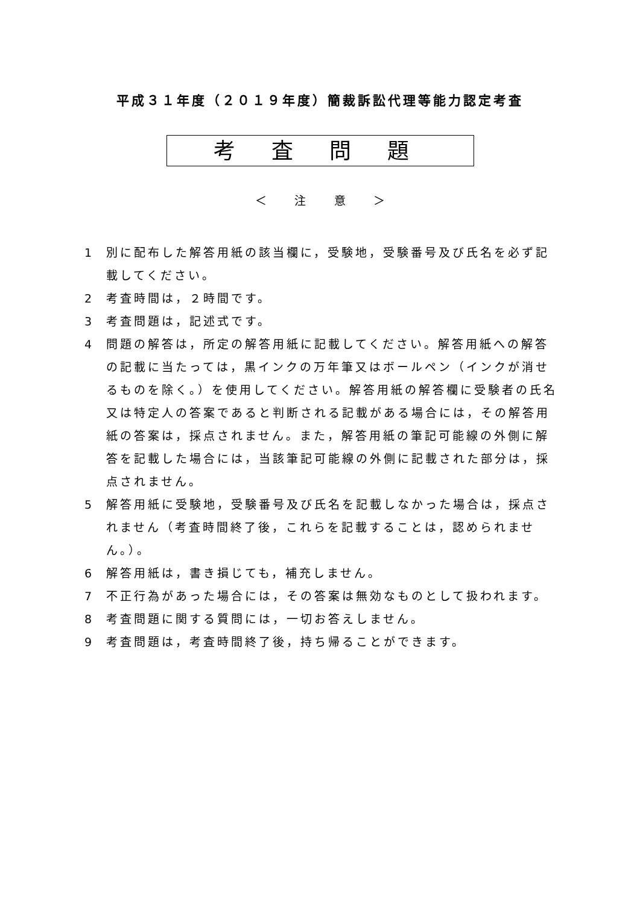平成３１年度（２０１９年度）簡裁訴訟代理等能力認定考査
考査問題
＜ 注 意 ＞
1 別に配布した解答用紙の該当欄に，受験地，受験番号及び氏名を必ず記載してください。
2 考査時間は，２時間です。
3 考査問題は，記述式です。
4 問題の解答は，所定の解答用紙に記載してください。解答用紙への解答の記載に当たっては，黒インクの万年筆又はボールペン（インクが消せるものを除く。）を使用してください。解答用紙の解答欄に受験者の氏名又は特定人の答案であると判断される記載がある場合には，その解答用紙の答案は，採点されません。また，解答用紙の筆記可能線の外側に解答を記載した場合には，当該筆記可能線の外側に記載された部分は，採点されません。
5 解答用紙に受験地，受験番号及び氏名を記載しなかった場合は，採点されません（考査時間終了後，これらを記載することは，認められません。）。
6 解答用紙は，書き損じても，補充しません。
7 不正行為があった場合には，その答案は無効なものとして扱われます。
8 考査問題に関する質問には，一切お答えしません。
9 考査問題は，考査時間終了後，持ち帰ることができます。